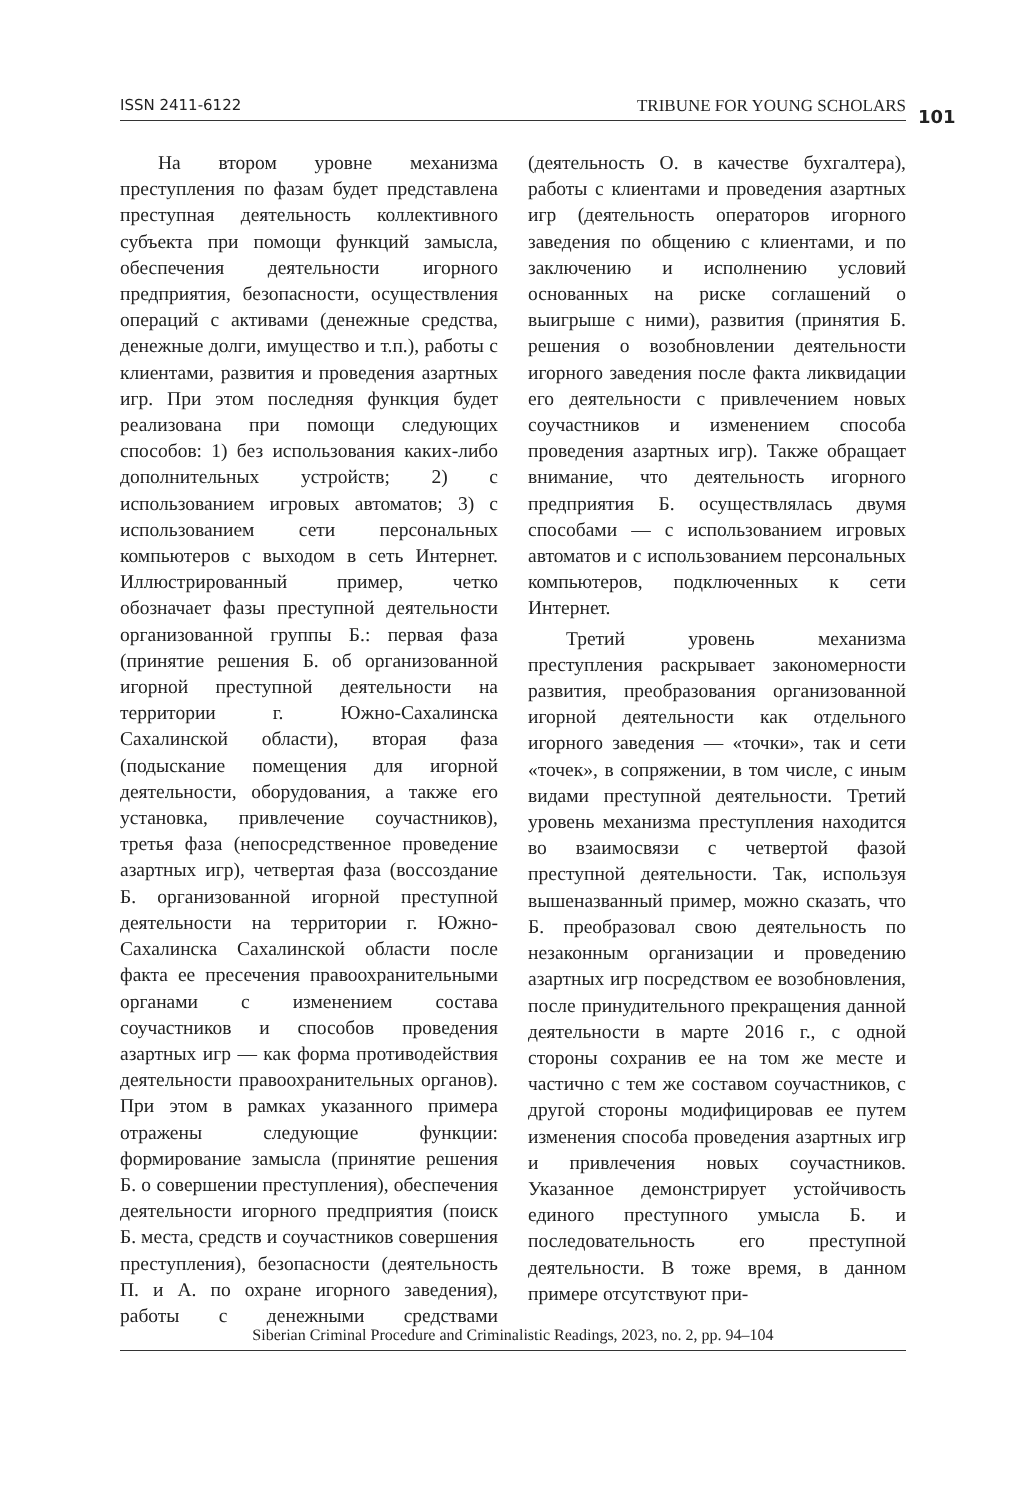ISSN 2411-6122 TRIBUNE FOR YOUNG SCHOLARS 101
На втором уровне механизма преступления по фазам будет представлена преступная деятельность коллективного субъекта при помощи функций замысла, обеспечения деятельности игорного предприятия, безопасности, осуществления операций с активами (денежные средства, денежные долги, имущество и т.п.), работы с клиентами, развития и проведения азартных игр. При этом последняя функция будет реализована при помощи следующих способов: 1) без использования каких-либо дополнительных устройств; 2) с использованием игровых автоматов; 3) с использованием сети персональных компьютеров с выходом в сеть Интернет. Иллюстрированный пример, четко обозначает фазы преступной деятельности организованной группы Б.: первая фаза (принятие решения Б. об организованной игорной преступной деятельности на территории г. Южно-Сахалинска Сахалинской области), вторая фаза (подыскание помещения для игорной деятельности, оборудования, а также его установка, привлечение соучастников), третья фаза (непосредственное проведение азартных игр), четвертая фаза (воссоздание Б. организованной игорной преступной деятельности на территории г. Южно-Сахалинска Сахалинской области после факта ее пресечения правоохранительными органами с изменением состава соучастников и способов проведения азартных игр — как форма противодействия деятельности правоохранительных органов). При этом в рамках указанного примера отражены следующие функции: формирование замысла (принятие решения Б. о совершении преступления), обеспечения деятельности игорного предприятия (поиск Б. места, средств и соучастников совершения преступления), безопасности (деятельность П. и А. по охране игорного заведения), работы с денежными средствами (деятельность О. в качестве бухгалтера), работы с клиентами и проведения азартных игр (деятельность операторов игорного заведения по общению с клиентами, и по заключению и исполнению условий основанных на риске соглашений о выигрыше с ними), развития (принятия Б. решения о возобновлении деятельности игорного заведения после факта ликвидации его деятельности с привлечением новых соучастников и изменением способа проведения азартных игр). Также обращает внимание, что деятельность игорного предприятия Б. осуществлялась двумя способами — с использованием игровых автоматов и с использованием персональных компьютеров, подключенных к сети Интернет.
Третий уровень механизма преступления раскрывает закономерности развития, преобразования организованной игорной деятельности как отдельного игорного заведения — «точки», так и сети «точек», в сопряжении, в том числе, с иным видами преступной деятельности. Третий уровень механизма преступления находится во взаимосвязи с четвертой фазой преступной деятельности. Так, используя вышеназванный пример, можно сказать, что Б. преобразовал свою деятельность по незаконным организации и проведению азартных игр посредством ее возобновления, после принудительного прекращения данной деятельности в марте 2016 г., с одной стороны сохранив ее на том же месте и частично с тем же составом соучастников, с другой стороны модифицировав ее путем изменения способа проведения азартных игр и привлечения новых соучастников. Указанное демонстрирует устойчивость единого преступного умысла Б. и последовательность его преступной деятельности. В тоже время, в данном примере отсутствуют при-
Siberian Criminal Procedure and Criminalistic Readings, 2023, no. 2, pp. 94–104